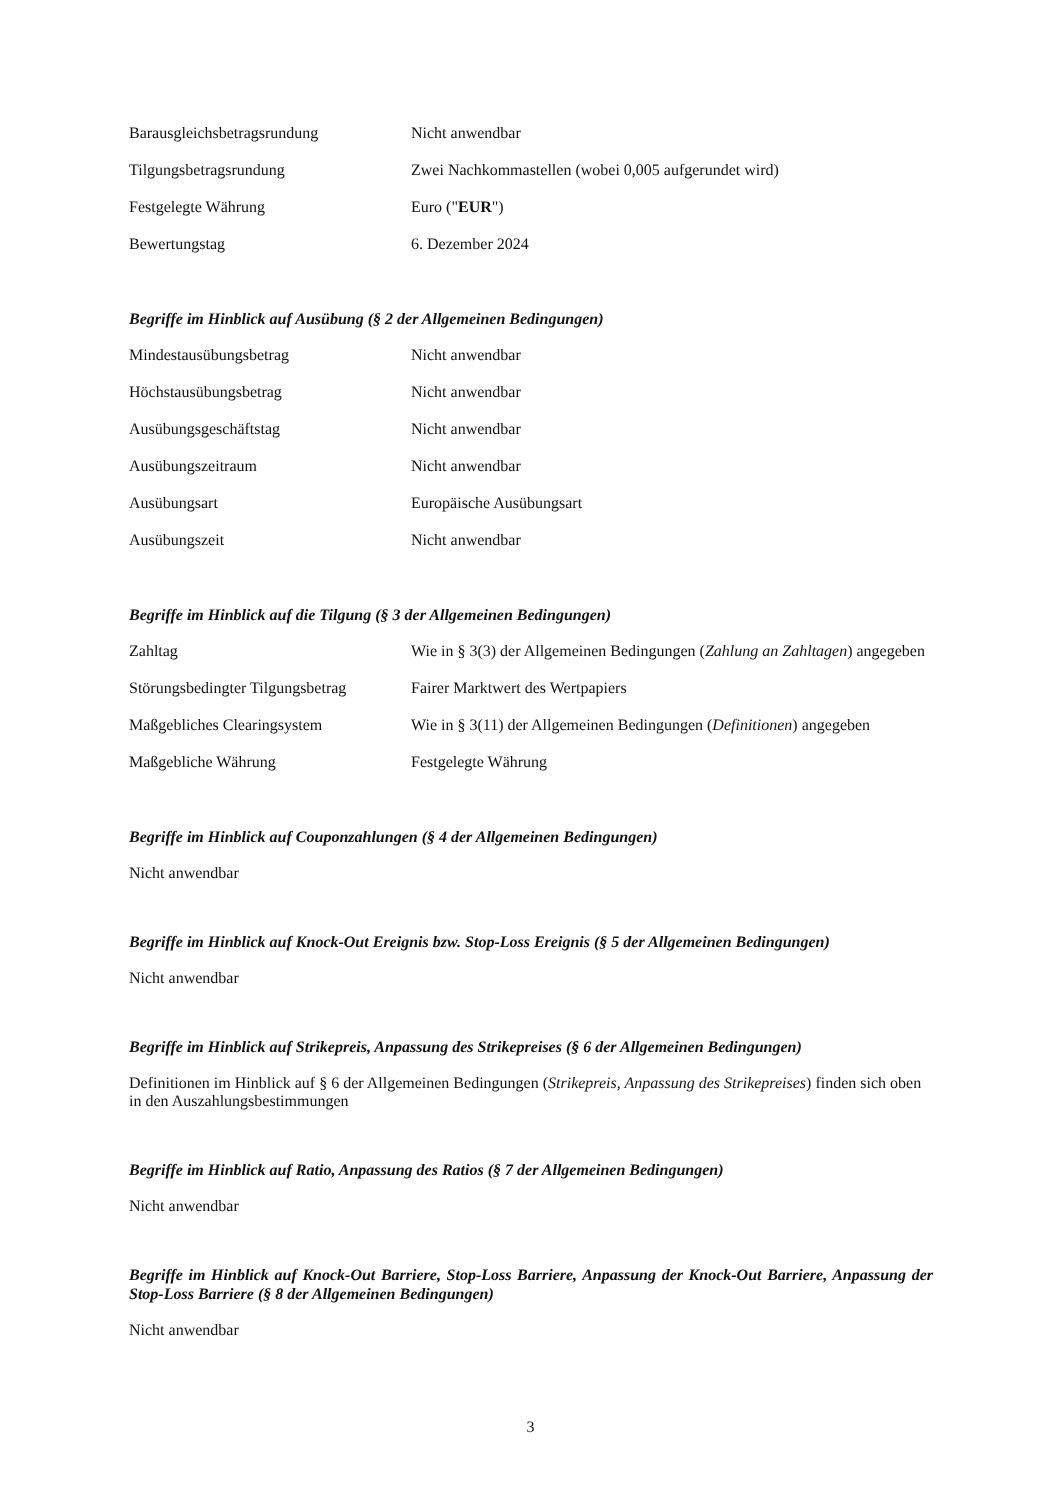| Barausgleichsbetragsrundung | Nicht anwendbar |
| Tilgungsbetragsrundung | Zwei Nachkommastellen (wobei 0,005 aufgerundet wird) |
| Festgelegte Währung | Euro (" EUR ") |
| Bewertungstag | 6. Dezember 2024 |
Begriffe im Hinblick auf Ausübung (§ 2 der Allgemeinen Bedingungen)
| Mindestausübungsbetrag | Nicht anwendbar |
| Höchstausübungsbetrag | Nicht anwendbar |
| Ausübungsgeschäftstag | Nicht anwendbar |
| Ausübungszeitraum | Nicht anwendbar |
| Ausübungsart | Europäische Ausübungsart |
| Ausübungszeit | Nicht anwendbar |
Begriffe im Hinblick auf die Tilgung (§ 3 der Allgemeinen Bedingungen)
| Zahltag | Wie in § 3(3) der Allgemeinen Bedingungen ( Zahlung an Zahltagen ) angegeben |
| Störungsbedingter Tilgungsbetrag | Fairer Marktwert des Wertpapiers |
| Maßgebliches Clearingsystem | Wie in § 3(11) der Allgemeinen Bedingungen ( Definitionen ) angegeben |
| Maßgebliche Währung | Festgelegte Währung |
Begriffe im Hinblick auf Couponzahlungen (§ 4 der Allgemeinen Bedingungen)
Nicht anwendbar
Begriffe im Hinblick auf Knock-Out Ereignis bzw. Stop-Loss Ereignis (§ 5 der Allgemeinen Bedingungen)
Nicht anwendbar
Begriffe im Hinblick auf Strikepreis, Anpassung des Strikepreises (§ 6 der Allgemeinen Bedingungen)
Definitionen im Hinblick auf § 6 der Allgemeinen Bedingungen (Strikepreis, Anpassung des Strikepreises) finden sich oben in den Auszahlungsbestimmungen
Begriffe im Hinblick auf Ratio, Anpassung des Ratios (§ 7 der Allgemeinen Bedingungen)
Nicht anwendbar
Begriffe im Hinblick auf Knock-Out Barriere, Stop-Loss Barriere, Anpassung der Knock-Out Barriere, Anpassung der Stop-Loss Barriere (§ 8 der Allgemeinen Bedingungen)
Nicht anwendbar
3